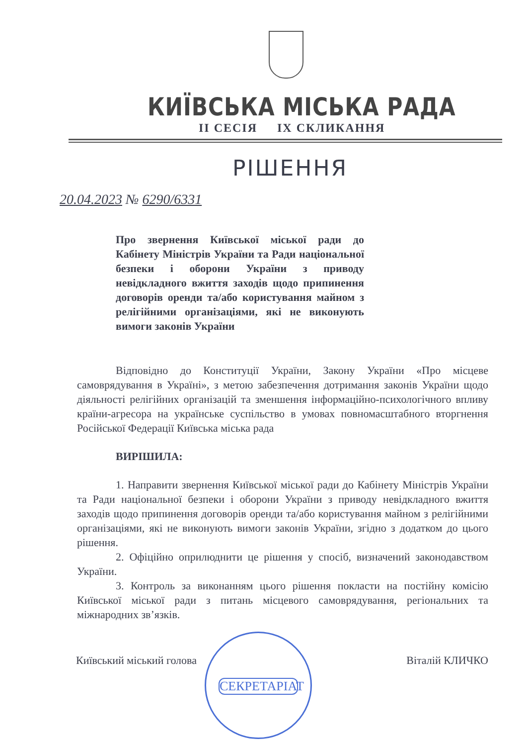КИЇВСЬКА МІСЬКА РАДА
II СЕСІЯ IX СКЛИКАННЯ
РІШЕННЯ
20.04.2023 № 6290/6331
Про звернення Київської міської ради до Кабінету Міністрів України та Ради національної безпеки і оборони України з приводу невідкладного вжиття заходів щодо припинення договорів оренди та/або користування майном з релігійними організаціями, які не виконують вимоги законів України
Відповідно до Конституції України, Закону України «Про місцеве самоврядування в Україні», з метою забезпечення дотримання законів України щодо діяльності релігійних організацій та зменшення інформаційно-психологічного впливу країни-агресора на українське суспільство в умовах повномасштабного вторгнення Російської Федерації Київська міська рада
ВИРІШИЛА:
1. Направити звернення Київської міської ради до Кабінету Міністрів України та Ради національної безпеки і оборони України з приводу невідкладного вжиття заходів щодо припинення договорів оренди та/або користування майном з релігійними організаціями, які не виконують вимоги законів України, згідно з додатком до цього рішення.
2. Офіційно оприлюднити це рішення у спосіб, визначений законодавством України.
3. Контроль за виконанням цього рішення покласти на постійну комісію Київської міської ради з питань місцевого самоврядування, регіональних та міжнародних зв’язків.
Київський міський голова Віталій КЛИЧКО
СЕКРЕТАРІАТ